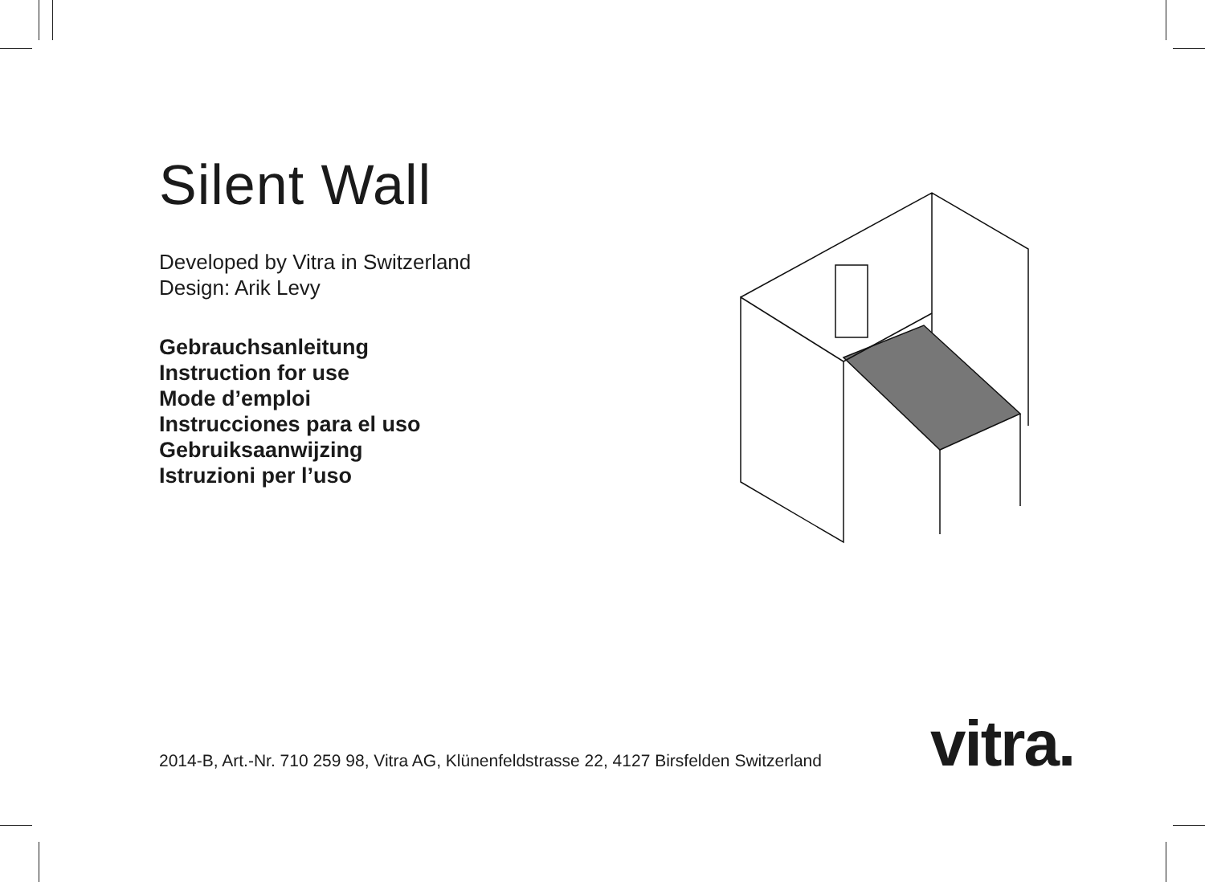Silent Wall
Developed by Vitra in Switzerland
Design: Arik Levy
Gebrauchsanleitung
Instruction for use
Mode d’emploi
Instrucciones para el uso
Gebruiksaanwijzing
Istruzioni per l’uso
2014-B, Art.-Nr. 710 259 98, Vitra AG, Klünenfeldstrasse 22, 4127 Birsfelden Switzerland
vitra.